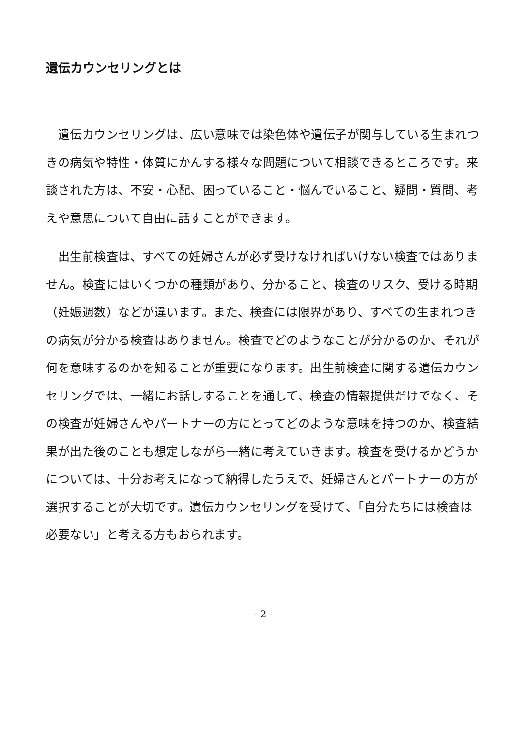遺伝カウンセリングとは
　遺伝カウンセリングは、広い意味では染色体や遺伝子が関与している生まれつきの病気や特性・体質にかんする様々な問題について相談できるところです。来談された方は、不安・心配、困っていること・悩んでいること、疑問・質問、考えや意思について自由に話すことができます。
　出生前検査は、すべての妊婦さんが必ず受けなければいけない検査ではありません。検査にはいくつかの種類があり、分かること、検査のリスク、受ける時期（妊娠週数）などが違います。また、検査には限界があり、すべての生まれつきの病気が分かる検査はありません。検査でどのようなことが分かるのか、それが何を意味するのかを知ることが重要になります。出生前検査に関する遺伝カウンセリングでは、一緒にお話しすることを通して、検査の情報提供だけでなく、その検査が妊婦さんやパートナーの方にとってどのような意味を持つのか、検査結果が出た後のことも想定しながら一緒に考えていきます。検査を受けるかどうかについては、十分お考えになって納得したうえで、妊婦さんとパートナーの方が選択することが大切です。遺伝カウンセリングを受けて、「自分たちには検査は必要ない」と考える方もおられます。
- 2 -